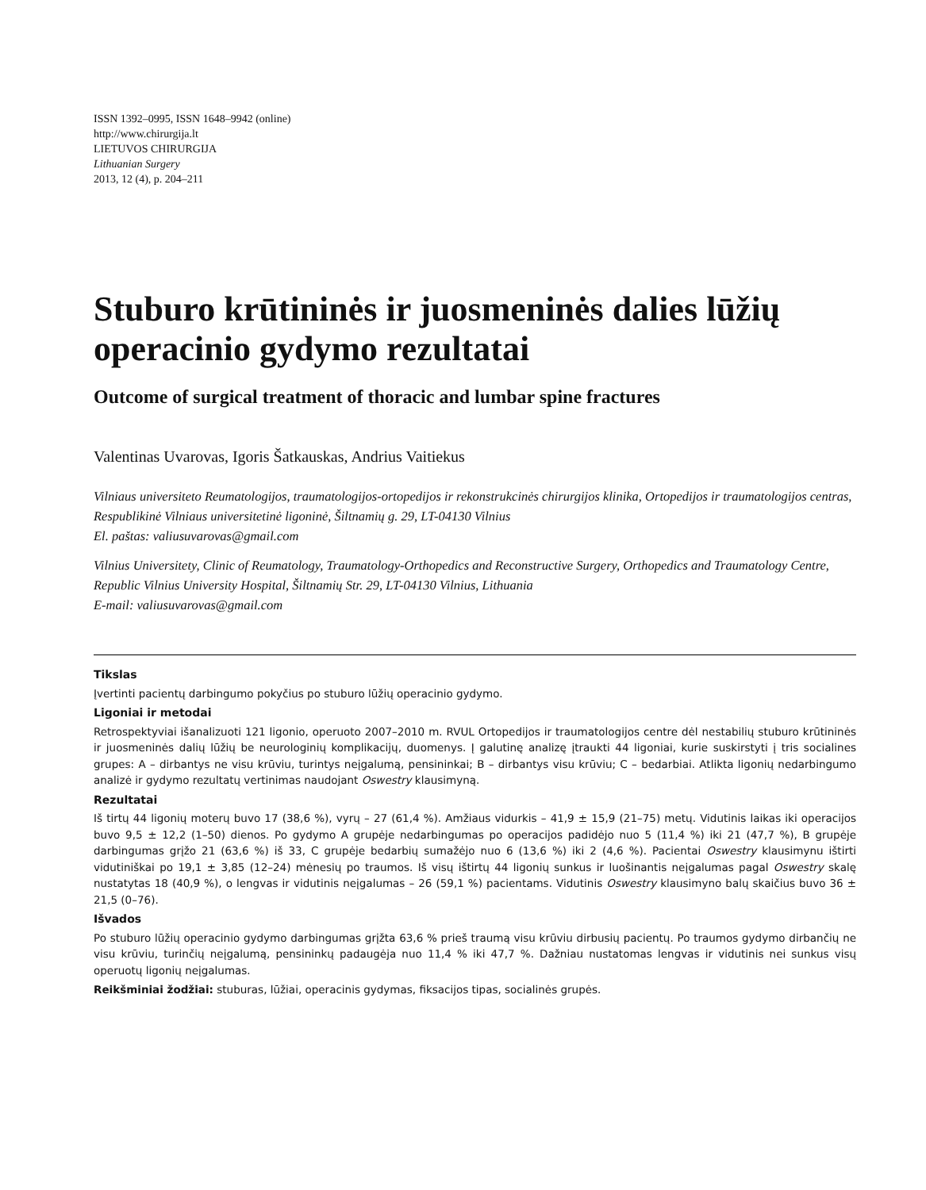ISSN 1392–0995, ISSN 1648–9942 (online)
http://www.chirurgija.lt
LIETUVOS CHIRURGIJA
Lithuanian Surgery
2013, 12 (4), p. 204–211
Stuburo krūtininės ir juosmeninės dalies lūžių operacinio gydymo rezultatai
Outcome of surgical treatment of thoracic and lumbar spine fractures
Valentinas Uvarovas, Igoris Šatkauskas, Andrius Vaitiekus
Vilniaus universiteto Reumatologijos, traumatologijos-ortopedijos ir rekonstrukcinės chirurgijos klinika, Ortopedijos ir traumatologijos centras, Respublikinė Vilniaus universitetinė ligoninė, Šiltnamių g. 29, LT-04130 Vilnius
El. paštas: valiusuvarovas@gmail.com
Vilnius Universitety, Clinic of Reumatology, Traumatology-Orthopedics and Reconstructive Surgery, Orthopedics and Traumatology Centre, Republic Vilnius University Hospital, Šiltnamių Str. 29, LT-04130 Vilnius, Lithuania
E-mail: valiusuvarovas@gmail.com
Tikslas
Įvertinti pacientų darbingumo pokyčius po stuburo lūžių operacinio gydymo.
Ligoniai ir metodai
Retrospektyviai išanalizuoti 121 ligonio, operuoto 2007–2010 m. RVUL Ortopedijos ir traumatologijos centre dėl nestabilių stuburo krūtininės ir juosmeninės dalių lūžių be neurologinių komplikacijų, duomenys. Į galutinę analizę įtraukti 44 ligoniai, kurie suskirstyti į tris socialines grupes: A – dirbantys ne visu krūviu, turintys neįgalumą, pensininkai; B – dirbantys visu krūviu; C – bedarbiai. Atlikta ligonių nedarbingumo analizė ir gydymo rezultatų vertinimas naudojant Oswestry klausimyną.
Rezultatai
Iš tirtų 44 ligonių moterų buvo 17 (38,6 %), vyrų – 27 (61,4 %). Amžiaus vidurkis – 41,9 ± 15,9 (21–75) metų. Vidutinis laikas iki operacijos buvo 9,5 ± 12,2 (1–50) dienos. Po gydymo A grupėje nedarbingumas po operacijos padidėjo nuo 5 (11,4 %) iki 21 (47,7 %), B grupėje darbingumas grįžo 21 (63,6 %) iš 33, C grupėje bedarbių sumažėjo nuo 6 (13,6 %) iki 2 (4,6 %). Pacientai Oswestry klausimynu ištirti vidutiniškai po 19,1 ± 3,85 (12–24) mėnesių po traumos. Iš visų ištirtų 44 ligonių sunkus ir luošinantis neįgalumas pagal Oswestry skalę nustatytas 18 (40,9 %), o lengvas ir vidutinis neįgalumas – 26 (59,1 %) pacientams. Vidutinis Oswestry klausimyno balų skaičius buvo 36 ± 21,5 (0–76).
Išvados
Po stuburo lūžių operacinio gydymo darbingumas grįžta 63,6 % prieš traumą visu krūviu dirbusių pacientų. Po traumos gydymo dirbančių ne visu krūviu, turinčių neįgalumą, pensininkų padaugėja nuo 11,4 % iki 47,7 %. Dažniau nustatomas lengvas ir vidutinis nei sunkus visų operuotų ligonių neįgalumas.
Reikšminiai žodžiai: stuburas, lūžiai, operacinis gydymas, fiksacijos tipas, socialinės grupės.